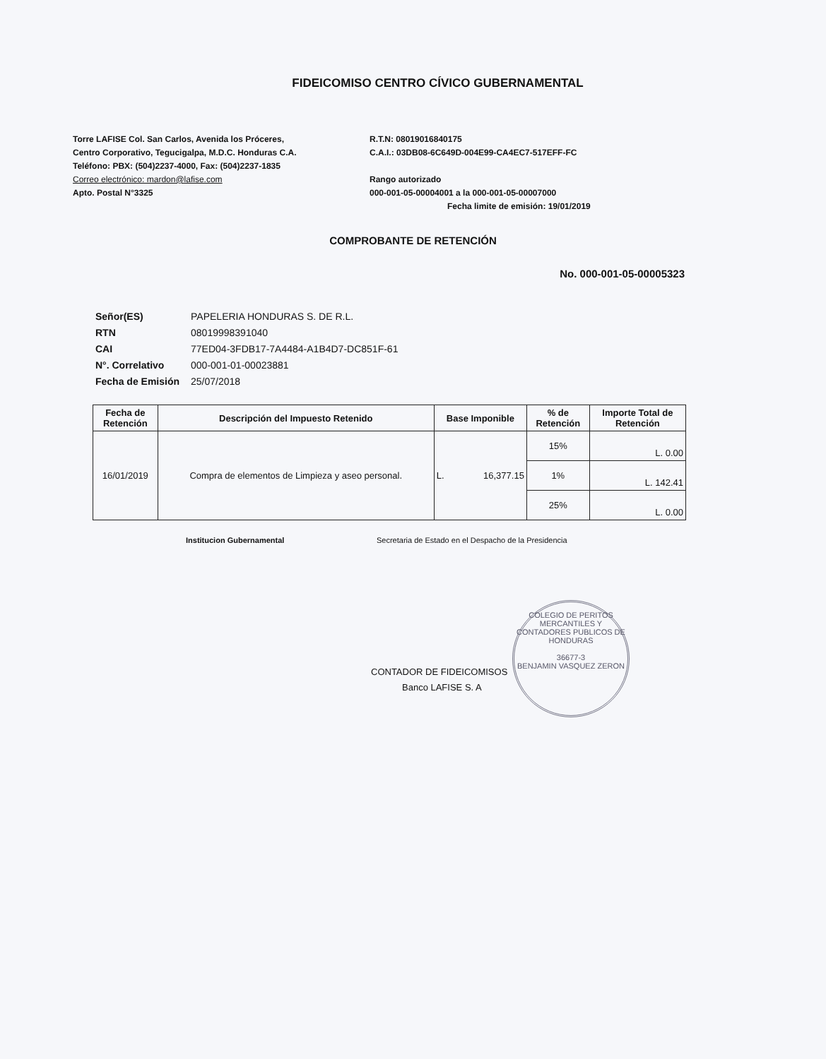FIDEICOMISO CENTRO CÍVICO GUBERNAMENTAL
Torre LAFISE Col. San Carlos, Avenida los Próceres,
Centro Corporativo, Tegucigalpa, M.D.C. Honduras C.A.
Teléfono: PBX: (504)2237-4000, Fax: (504)2237-1835
Correo electrónico: mardon@lafise.com
Apto. Postal N°3325
R.T.N: 08019016840175
C.A.I.: 03DB08-6C649D-004E99-CA4EC7-517EFF-FC
Rango autorizado
000-001-05-00004001 a la 000-001-05-00007000
Fecha limite de emisión: 19/01/2019
COMPROBANTE DE RETENCIÓN
No. 000-001-05-00005323
| Señor(ES) | PAPELERIA HONDURAS S. DE R.L. |
| RTN | 08019998391040 |
| CAI | 77ED04-3FDB17-7A4484-A1B4D7-DC851F-61 |
| N°. Correlativo | 000-001-01-00023881 |
| Fecha de Emisión | 25/07/2018 |
| Fecha de Retención | Descripción del Impuesto Retenido | Base Imponible | % de Retención | Importe Total de Retención |
| --- | --- | --- | --- | --- |
| 16/01/2019 | Compra de elementos de Limpieza y aseo personal. | L. 16,377.15 | 15% | L. 0.00 |
| | | | 1% | L. 142.41 |
| | | | 25% | L. 0.00 |
Institucion Gubernamental Secretaria de Estado en el Despacho de la Presidencia
CONTADOR DE FIDEICOMISOS
Banco LAFISE S. A
COLEGIO DE PERITOS MERCANTILES Y CONTADORES PUBLICOS DE HONDURAS
36677-3
BENJAMIN VASQUEZ ZERON